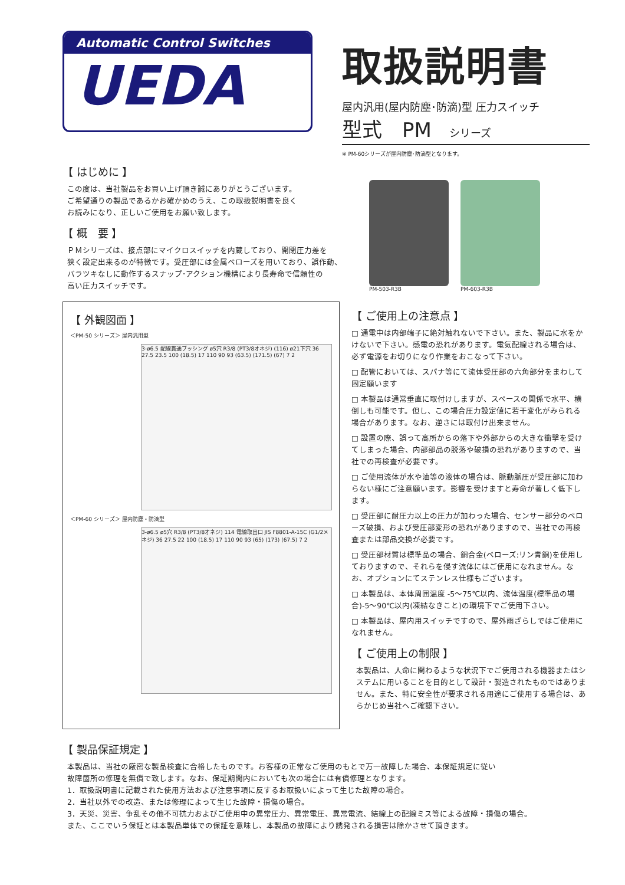Automatic Control Switches
UEDA
取扱説明書
屋内汎用(屋内防塵･防滴)型 圧力スイッチ
型式　PM シリーズ
※ PM-60シリーズが屋内防塵･防滴型となります。
【 はじめに 】
この度は、当社製品をお買い上げ頂き誠にありがとうございます。
ご希望通りの製品であるかお確かめのうえ、この取扱説明書を良く
お読みになり、正しいご使用をお願い致します。
【 概　要 】
ＰＭシリーズは、接点部にマイクロスイッチを内蔵しており、開閉圧力差を
狭く設定出来るのが特徴です。受圧部には金属ベローズを用いており、誤作動、
バラツキなしに動作するスナップ･アクション機構により長寿命で信頼性の
高い圧力スイッチです。
PM-503-R3B
PM-603-R3B
【 外観図面 】
＜PM-50 シリーズ＞ 屋内汎用型
3-ø6.5 配線貫通ブッシング ø5穴 R3/8 (PT3/8オネジ) (116) ø21下穴 36 27.5 23.5 100 (18.5) 17 110 90 93 (63.5) (171.5) (67) 7 2
＜PM-60 シリーズ＞ 屋内防塵・防滴型
3-ø6.5 ø5穴 R3/8 (PT3/8オネジ) 114 電線取出口 JIS F8801-A-15C (G1/2メネジ) 36 27.5 22 100 (18.5) 17 110 90 93 (65) (173) (67.5) 7 2
【 ご使用上の注意点 】
□ 通電中は内部端子に絶対触れないで下さい。また、製品に水をかけないで下さい。感電の恐れがあります。電気配線される場合は、必ず電源をお切りになり作業をおこなって下さい。
□ 配管においては、スパナ等にて流体受圧部の六角部分をまわして固定願います
□ 本製品は通常垂直に取付けしますが、スペースの関係で水平、横倒しも可能です。但し、この場合圧力設定値に若干変化がみられる場合があります。なお、逆さには取付け出来ません。
□ 設置の際、誤って高所からの落下や外部からの大きな衝撃を受けてしまった場合、内部部品の脱落や破損の恐れがありますので、当社での再検査が必要です。
□ ご使用流体が水や油等の液体の場合は、脈動脈圧が受圧部に加わらない様にご注意願います。影響を受けますと寿命が著しく低下します。
□ 受圧部に耐圧力以上の圧力が加わった場合、センサー部分のベローズ破損、および受圧部変形の恐れがありますので、当社での再検査または部品交換が必要です。
□ 受圧部材質は標準品の場合、銅合金(ベローズ:リン青銅)を使用しておりますので、それらを侵す流体にはご使用になれません。なお、オプションにてステンレス仕様もございます。
□ 本製品は、本体周囲温度 -5～75℃以内、流体温度(標準品の場合)-5～90℃以内(凍結なきこと)の環境下でご使用下さい。
□ 本製品は、屋内用スイッチですので、屋外雨ざらしではご使用になれません。
【 ご使用上の制限 】
本製品は、人命に関わるような状況下でご使用される機器またはシステムに用いることを目的として設計・製造されたものではありません。また、特に安全性が要求される用途にご使用する場合は、あらかじめ当社へご確認下さい。
【 製品保証規定 】
本製品は、当社の厳密な製品検査に合格したものです。お客様の正常なご使用のもとで万一故障した場合、本保証規定に従い
故障箇所の修理を無償で致します。なお、保証期間内においても次の場合には有償修理となります。
1．取扱説明書に記載された使用方法および注意事項に反するお取扱いによって生じた故障の場合。
2．当社以外での改造、または修理によって生じた故障・損傷の場合。
3．天災、災害、争乱その他不可抗力およびご使用中の異常圧力、異常電圧、異常電流、結線上の配線ミス等による故障・損傷の場合。
また、ここでいう保証とは本製品単体での保証を意味し、本製品の故障により誘発される損害は除かさせて頂きます。